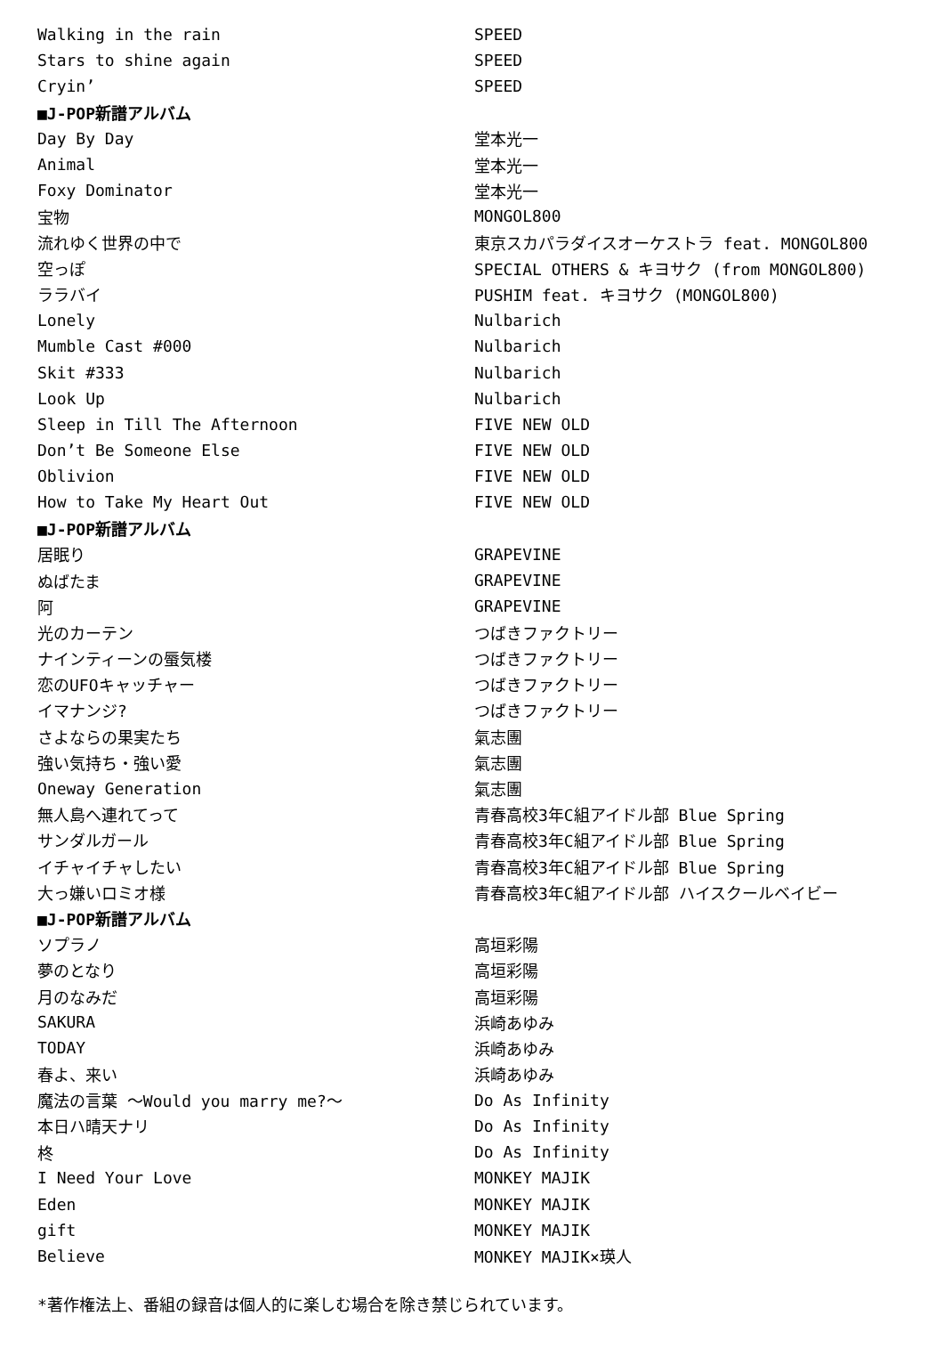| Walking in the rain | SPEED |
| Stars to shine again | SPEED |
| Cryin’ | SPEED |
| ■J-POP新譜アルバム | |
| Day By Day | 堂本光一 |
| Animal | 堂本光一 |
| Foxy Dominator | 堂本光一 |
| 宝物 | MONGOL800 |
| 流れゆく世界の中で | 東京スカパラダイスオーケストラ feat. MONGOL800 |
| 空っぽ | SPECIAL OTHERS & キヨサク (from MONGOL800) |
| ララバイ | PUSHIM feat. キヨサク (MONGOL800) |
| Lonely | Nulbarich |
| Mumble Cast #000 | Nulbarich |
| Skit #333 | Nulbarich |
| Look Up | Nulbarich |
| Sleep in Till The Afternoon | FIVE NEW OLD |
| Don’t Be Someone Else | FIVE NEW OLD |
| Oblivion | FIVE NEW OLD |
| How to Take My Heart Out | FIVE NEW OLD |
| ■J-POP新譜アルバム | |
| 居眠り | GRAPEVINE |
| ぬばたま | GRAPEVINE |
| 阿 | GRAPEVINE |
| 光のカーテン | つばきファクトリー |
| ナインティーンの蜃気楼 | つばきファクトリー |
| 恋のUFOキャッチャー | つばきファクトリー |
| イマナンジ? | つばきファクトリー |
| さよならの果実たち | 氣志團 |
| 強い気持ち・強い愛 | 氣志團 |
| Oneway Generation | 氣志團 |
| 無人島へ連れてって | 青春高校3年C組アイドル部 Blue Spring |
| サンダルガール | 青春高校3年C組アイドル部 Blue Spring |
| イチャイチャしたい | 青春高校3年C組アイドル部 Blue Spring |
| 大っ嫌いロミオ様 | 青春高校3年C組アイドル部 ハイスクールベイビー |
| ■J-POP新譜アルバム | |
| ソプラノ | 高垣彩陽 |
| 夢のとなり | 高垣彩陽 |
| 月のなみだ | 高垣彩陽 |
| SAKURA | 浜崎あゆみ |
| TODAY | 浜崎あゆみ |
| 春よ、来い | 浜崎あゆみ |
| 魔法の言葉 ～Would you marry me?～ | Do As Infinity |
| 本日ハ晴天ナリ | Do As Infinity |
| 柊 | Do As Infinity |
| I Need Your Love | MONKEY MAJIK |
| Eden | MONKEY MAJIK |
| gift | MONKEY MAJIK |
| Believe | MONKEY MAJIK×瑛人 |
*著作権法上、番組の録音は個人的に楽しむ場合を除き禁じられています。